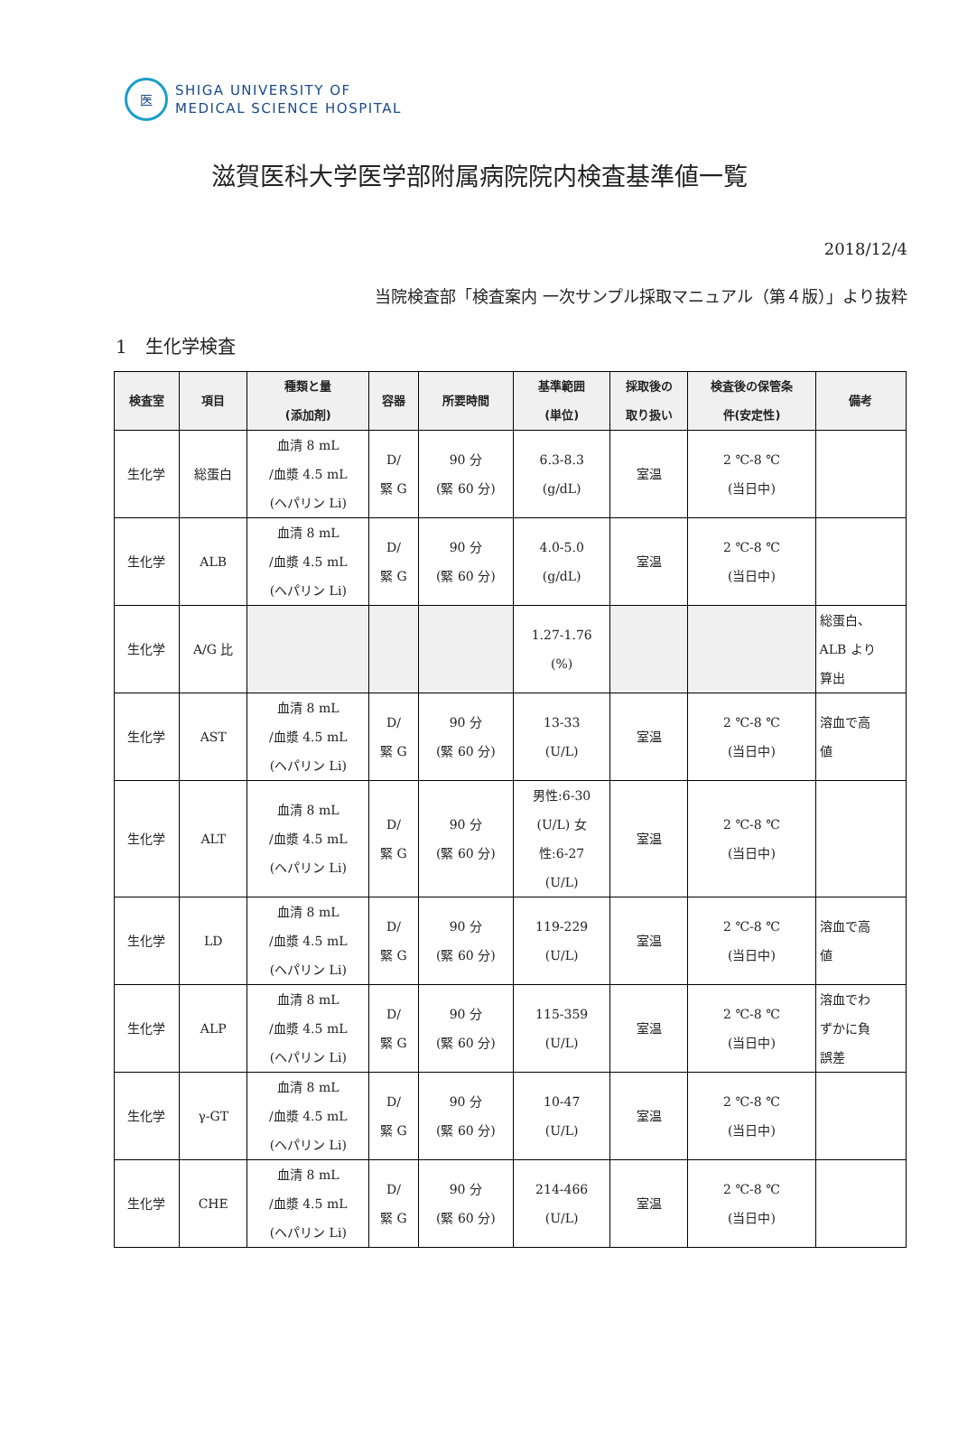医
SHIGA UNIVERSITY OF
MEDICAL SCIENCE HOSPITAL
滋賀医科大学医学部附属病院院内検査基準値一覧
2018/12/4
当院検査部「検査案内 一次サンプル採取マニュアル（第４版）」より抜粋
1　生化学検査
| 検査室 | 項目 | 種類と量 (添加剤) | 容器 | 所要時間 | 基準範囲 (単位) | 採取後の 取り扱い | 検査後の保管条 件(安定性) | 備考 |
| --- | --- | --- | --- | --- | --- | --- | --- | --- |
| 生化学 | 総蛋白 | 血清 8 mL /血漿 4.5 mL (ヘパリン Li) | D/ 緊 G | 90 分 (緊 60 分) | 6.3-8.3 (g/dL) | 室温 | 2 ℃-8 ℃ (当日中) | |
| 生化学 | ALB | 血清 8 mL /血漿 4.5 mL (ヘパリン Li) | D/ 緊 G | 90 分 (緊 60 分) | 4.0-5.0 (g/dL) | 室温 | 2 ℃-8 ℃ (当日中) | |
| 生化学 | A/G 比 | | | | 1.27-1.76 (%) | | | 総蛋白、 ALB より 算出 |
| 生化学 | AST | 血清 8 mL /血漿 4.5 mL (ヘパリン Li) | D/ 緊 G | 90 分 (緊 60 分) | 13-33 (U/L) | 室温 | 2 ℃-8 ℃ (当日中) | 溶血で高 値 |
| 生化学 | ALT | 血清 8 mL /血漿 4.5 mL (ヘパリン Li) | D/ 緊 G | 90 分 (緊 60 分) | 男性:6-30 (U/L) 女 性:6-27 (U/L) | 室温 | 2 ℃-8 ℃ (当日中) | |
| 生化学 | LD | 血清 8 mL /血漿 4.5 mL (ヘパリン Li) | D/ 緊 G | 90 分 (緊 60 分) | 119-229 (U/L) | 室温 | 2 ℃-8 ℃ (当日中) | 溶血で高 値 |
| 生化学 | ALP | 血清 8 mL /血漿 4.5 mL (ヘパリン Li) | D/ 緊 G | 90 分 (緊 60 分) | 115-359 (U/L) | 室温 | 2 ℃-8 ℃ (当日中) | 溶血でわ ずかに負 誤差 |
| 生化学 | γ-GT | 血清 8 mL /血漿 4.5 mL (ヘパリン Li) | D/ 緊 G | 90 分 (緊 60 分) | 10-47 (U/L) | 室温 | 2 ℃-8 ℃ (当日中) | |
| 生化学 | CHE | 血清 8 mL /血漿 4.5 mL (ヘパリン Li) | D/ 緊 G | 90 分 (緊 60 分) | 214-466 (U/L) | 室温 | 2 ℃-8 ℃ (当日中) | |